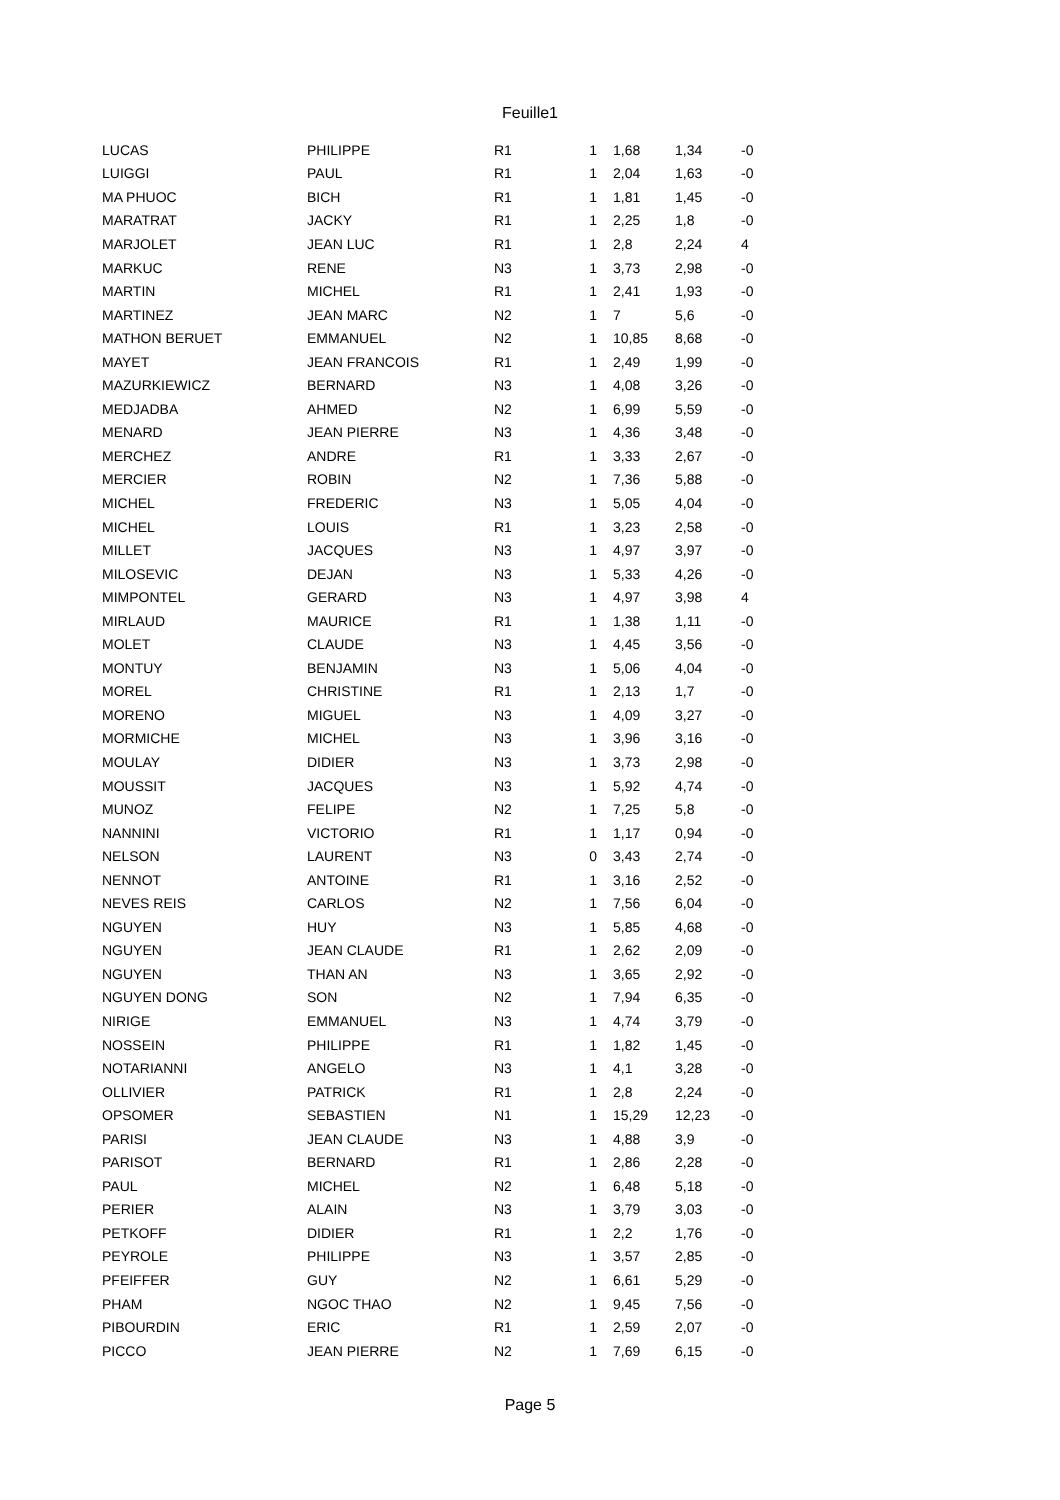Feuille1
| LUCAS | PHILIPPE | R1 | 1 | 1,68 | 1,34 | -0 |
| LUIGGI | PAUL | R1 | 1 | 2,04 | 1,63 | -0 |
| MA PHUOC | BICH | R1 | 1 | 1,81 | 1,45 | -0 |
| MARATRAT | JACKY | R1 | 1 | 2,25 | 1,8 | -0 |
| MARJOLET | JEAN LUC | R1 | 1 | 2,8 | 2,24 | 4 |
| MARKUC | RENE | N3 | 1 | 3,73 | 2,98 | -0 |
| MARTIN | MICHEL | R1 | 1 | 2,41 | 1,93 | -0 |
| MARTINEZ | JEAN MARC | N2 | 1 | 7 | 5,6 | -0 |
| MATHON BERUET | EMMANUEL | N2 | 1 | 10,85 | 8,68 | -0 |
| MAYET | JEAN FRANCOIS | R1 | 1 | 2,49 | 1,99 | -0 |
| MAZURKIEWICZ | BERNARD | N3 | 1 | 4,08 | 3,26 | -0 |
| MEDJADBA | AHMED | N2 | 1 | 6,99 | 5,59 | -0 |
| MENARD | JEAN PIERRE | N3 | 1 | 4,36 | 3,48 | -0 |
| MERCHEZ | ANDRE | R1 | 1 | 3,33 | 2,67 | -0 |
| MERCIER | ROBIN | N2 | 1 | 7,36 | 5,88 | -0 |
| MICHEL | FREDERIC | N3 | 1 | 5,05 | 4,04 | -0 |
| MICHEL | LOUIS | R1 | 1 | 3,23 | 2,58 | -0 |
| MILLET | JACQUES | N3 | 1 | 4,97 | 3,97 | -0 |
| MILOSEVIC | DEJAN | N3 | 1 | 5,33 | 4,26 | -0 |
| MIMPONTEL | GERARD | N3 | 1 | 4,97 | 3,98 | 4 |
| MIRLAUD | MAURICE | R1 | 1 | 1,38 | 1,11 | -0 |
| MOLET | CLAUDE | N3 | 1 | 4,45 | 3,56 | -0 |
| MONTUY | BENJAMIN | N3 | 1 | 5,06 | 4,04 | -0 |
| MOREL | CHRISTINE | R1 | 1 | 2,13 | 1,7 | -0 |
| MORENO | MIGUEL | N3 | 1 | 4,09 | 3,27 | -0 |
| MORMICHE | MICHEL | N3 | 1 | 3,96 | 3,16 | -0 |
| MOULAY | DIDIER | N3 | 1 | 3,73 | 2,98 | -0 |
| MOUSSIT | JACQUES | N3 | 1 | 5,92 | 4,74 | -0 |
| MUNOZ | FELIPE | N2 | 1 | 7,25 | 5,8 | -0 |
| NANNINI | VICTORIO | R1 | 1 | 1,17 | 0,94 | -0 |
| NELSON | LAURENT | N3 | 0 | 3,43 | 2,74 | -0 |
| NENNOT | ANTOINE | R1 | 1 | 3,16 | 2,52 | -0 |
| NEVES REIS | CARLOS | N2 | 1 | 7,56 | 6,04 | -0 |
| NGUYEN | HUY | N3 | 1 | 5,85 | 4,68 | -0 |
| NGUYEN | JEAN CLAUDE | R1 | 1 | 2,62 | 2,09 | -0 |
| NGUYEN | THAN AN | N3 | 1 | 3,65 | 2,92 | -0 |
| NGUYEN DONG | SON | N2 | 1 | 7,94 | 6,35 | -0 |
| NIRIGE | EMMANUEL | N3 | 1 | 4,74 | 3,79 | -0 |
| NOSSEIN | PHILIPPE | R1 | 1 | 1,82 | 1,45 | -0 |
| NOTARIANNI | ANGELO | N3 | 1 | 4,1 | 3,28 | -0 |
| OLLIVIER | PATRICK | R1 | 1 | 2,8 | 2,24 | -0 |
| OPSOMER | SEBASTIEN | N1 | 1 | 15,29 | 12,23 | -0 |
| PARISI | JEAN CLAUDE | N3 | 1 | 4,88 | 3,9 | -0 |
| PARISOT | BERNARD | R1 | 1 | 2,86 | 2,28 | -0 |
| PAUL | MICHEL | N2 | 1 | 6,48 | 5,18 | -0 |
| PERIER | ALAIN | N3 | 1 | 3,79 | 3,03 | -0 |
| PETKOFF | DIDIER | R1 | 1 | 2,2 | 1,76 | -0 |
| PEYROLE | PHILIPPE | N3 | 1 | 3,57 | 2,85 | -0 |
| PFEIFFER | GUY | N2 | 1 | 6,61 | 5,29 | -0 |
| PHAM | NGOC THAO | N2 | 1 | 9,45 | 7,56 | -0 |
| PIBOURDIN | ERIC | R1 | 1 | 2,59 | 2,07 | -0 |
| PICCO | JEAN PIERRE | N2 | 1 | 7,69 | 6,15 | -0 |
Page 5